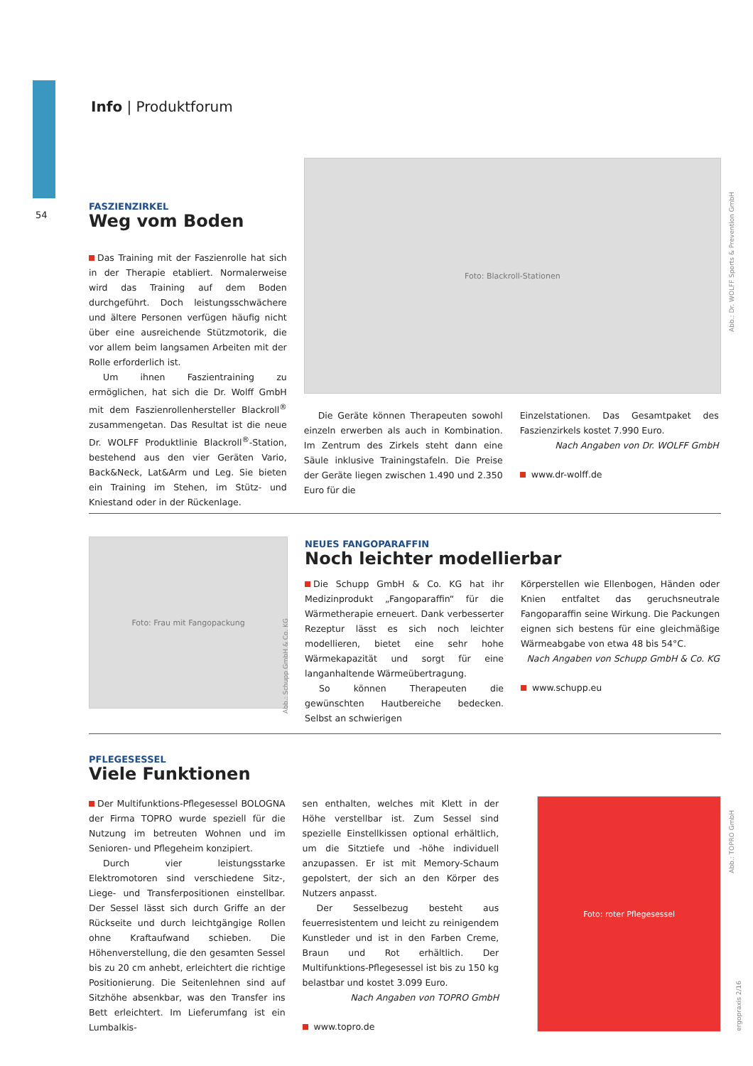Info | Produktforum
54
FASZIENZIRKEL
Weg vom Boden
Das Training mit der Faszienrolle hat sich in der Therapie etabliert. Normalerweise wird das Training auf dem Boden durchgeführt. Doch leistungsschwächere und ältere Personen verfügen häufig nicht über eine ausreichende Stützmotorik, die vor allem beim langsamen Arbeiten mit der Rolle erforderlich ist.
Um ihnen Faszientraining zu ermöglichen, hat sich die Dr. Wolff GmbH mit dem Faszienrollenhersteller Blackroll<sup>®</sup> zusammengetan. Das Resultat ist die neue Dr. WOLFF Produktlinie Blackroll<sup>®</sup>-Station, bestehend aus den vier Geräten Vario, Back&Neck, Lat&Arm und Leg. Sie bieten ein Training im Stehen, im Stütz- und Kniestand oder in der Rückenlage.
Foto: Blackroll-Stationen
Die Geräte können Therapeuten sowohl einzeln erwerben als auch in Kombination. Im Zentrum des Zirkels steht dann eine Säule inklusive Trainingstafeln. Die Preise der Geräte liegen zwischen 1.490 und 2.350 Euro für die
Einzelstationen. Das Gesamtpaket des Faszienzirkels kostet 7.990 Euro.
Nach Angaben von Dr. WOLFF GmbH
www.dr-wolff.de
Abb.: Dr. WOLFF Sports & Prevention GmbH
Foto: Frau mit Fangopackung
NEUES FANGOPARAFFIN
Noch leichter modellierbar
Die Schupp GmbH & Co. KG hat ihr Medizinprodukt „Fangoparaffin“ für die Wärmetherapie erneuert. Dank verbesserter Rezeptur lässt es sich noch leichter modellieren, bietet eine sehr hohe Wärmekapazität und sorgt für eine langanhaltende Wärmeübertragung.
So können Therapeuten die gewünschten Hautbereiche bedecken. Selbst an schwierigen
Körperstellen wie Ellenbogen, Händen oder Knien entfaltet das geruchsneutrale Fangoparaffin seine Wirkung. Die Packungen eignen sich bestens für eine gleichmäßige Wärmeabgabe von etwa 48 bis 54°C.
Nach Angaben von Schupp GmbH & Co. KG
www.schupp.eu
Abb.: Schupp GmbH & Co. KG
PFLEGESESSEL
Viele Funktionen
Der Multifunktions-Pflegesessel BOLOGNA der Firma TOPRO wurde speziell für die Nutzung im betreuten Wohnen und im Senioren- und Pflegeheim konzipiert.
Durch vier leistungsstarke Elektromotoren sind verschiedene Sitz-, Liege- und Transferpositionen einstellbar. Der Sessel lässt sich durch Griffe an der Rückseite und durch leichtgängige Rollen ohne Kraftaufwand schieben. Die Höhenverstellung, die den gesamten Sessel bis zu 20 cm anhebt, erleichtert die richtige Positionierung. Die Seitenlehnen sind auf Sitzhöhe absenkbar, was den Transfer ins Bett erleichtert. Im Lieferumfang ist ein Lumbalkis-
sen enthalten, welches mit Klett in der Höhe verstellbar ist. Zum Sessel sind spezielle Einstellkissen optional erhältlich, um die Sitztiefe und -höhe individuell anzupassen. Er ist mit Memory-Schaum gepolstert, der sich an den Körper des Nutzers anpasst.
Der Sesselbezug besteht aus feuerresistentem und leicht zu reinigendem Kunstleder und ist in den Farben Creme, Braun und Rot erhältlich. Der Multifunktions-Pflegesessel ist bis zu 150 kg belastbar und kostet 3.099 Euro.
Nach Angaben von TOPRO GmbH
www.topro.de
Foto: roter Pflegesessel
Abb.: TOPRO GmbH
ergopraxis 2/16